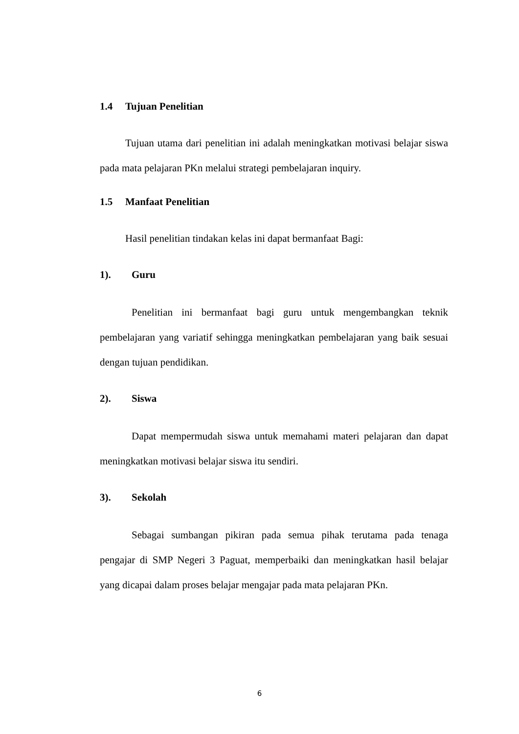1.4 Tujuan Penelitian
Tujuan utama dari penelitian ini adalah meningkatkan motivasi belajar siswa pada mata pelajaran PKn melalui strategi pembelajaran inquiry.
1.5 Manfaat Penelitian
Hasil penelitian tindakan kelas ini dapat bermanfaat Bagi:
1). Guru
Penelitian ini bermanfaat bagi guru untuk mengembangkan teknik pembelajaran yang variatif sehingga meningkatkan pembelajaran yang baik sesuai dengan tujuan pendidikan.
2). Siswa
Dapat mempermudah siswa untuk memahami materi pelajaran dan dapat meningkatkan motivasi belajar siswa itu sendiri.
3). Sekolah
Sebagai sumbangan pikiran pada semua pihak terutama pada tenaga pengajar di SMP Negeri 3 Paguat, memperbaiki dan meningkatkan hasil belajar yang dicapai dalam proses belajar mengajar pada mata pelajaran PKn.
6